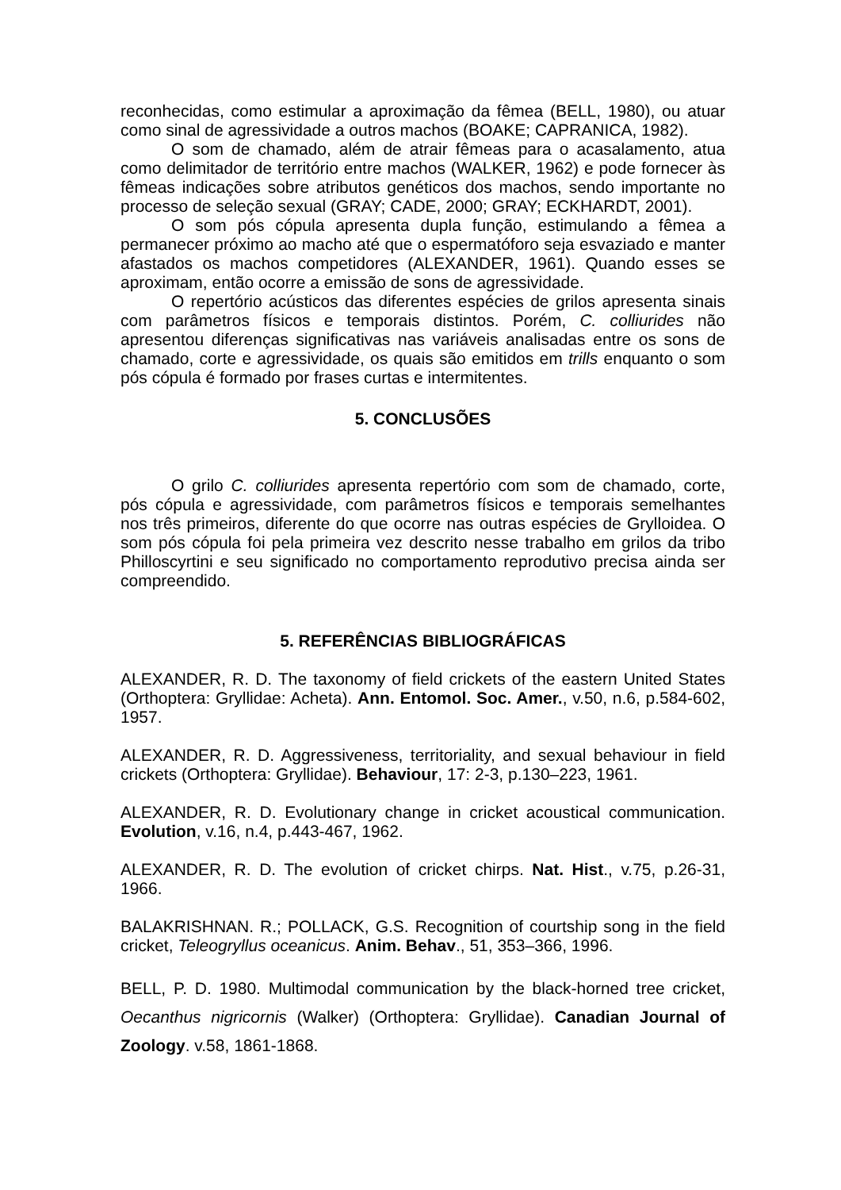reconhecidas, como estimular a aproximação da fêmea (BELL, 1980), ou atuar como sinal de agressividade a outros machos (BOAKE; CAPRANICA, 1982).
O som de chamado, além de atrair fêmeas para o acasalamento, atua como delimitador de território entre machos (WALKER, 1962) e pode fornecer às fêmeas indicações sobre atributos genéticos dos machos, sendo importante no processo de seleção sexual (GRAY; CADE, 2000; GRAY; ECKHARDT, 2001).
O som pós cópula apresenta dupla função, estimulando a fêmea a permanecer próximo ao macho até que o espermatóforo seja esvaziado e manter afastados os machos competidores (ALEXANDER, 1961). Quando esses se aproximam, então ocorre a emissão de sons de agressividade.
O repertório acústicos das diferentes espécies de grilos apresenta sinais com parâmetros físicos e temporais distintos. Porém, C. colliurides não apresentou diferenças significativas nas variáveis analisadas entre os sons de chamado, corte e agressividade, os quais são emitidos em trills enquanto o som pós cópula é formado por frases curtas e intermitentes.
5. CONCLUSÕES
O grilo C. colliurides apresenta repertório com som de chamado, corte, pós cópula e agressividade, com parâmetros físicos e temporais semelhantes nos três primeiros, diferente do que ocorre nas outras espécies de Grylloidea. O som pós cópula foi pela primeira vez descrito nesse trabalho em grilos da tribo Philloscyrtini e seu significado no comportamento reprodutivo precisa ainda ser compreendido.
5. REFERÊNCIAS BIBLIOGRÁFICAS
ALEXANDER, R. D. The taxonomy of field crickets of the eastern United States (Orthoptera: Gryllidae: Acheta). Ann. Entomol. Soc. Amer., v.50, n.6, p.584-602, 1957.
ALEXANDER, R. D. Aggressiveness, territoriality, and sexual behaviour in field crickets (Orthoptera: Gryllidae). Behaviour, 17: 2-3, p.130–223, 1961.
ALEXANDER, R. D. Evolutionary change in cricket acoustical communication. Evolution, v.16, n.4, p.443-467, 1962.
ALEXANDER, R. D. The evolution of cricket chirps. Nat. Hist., v.75, p.26-31, 1966.
BALAKRISHNAN. R.; POLLACK, G.S. Recognition of courtship song in the field cricket, Teleogryllus oceanicus. Anim. Behav., 51, 353–366, 1996.
BELL, P. D. 1980. Multimodal communication by the black-horned tree cricket, Oecanthus nigricornis (Walker) (Orthoptera: Gryllidae). Canadian Journal of Zoology. v.58, 1861-1868.